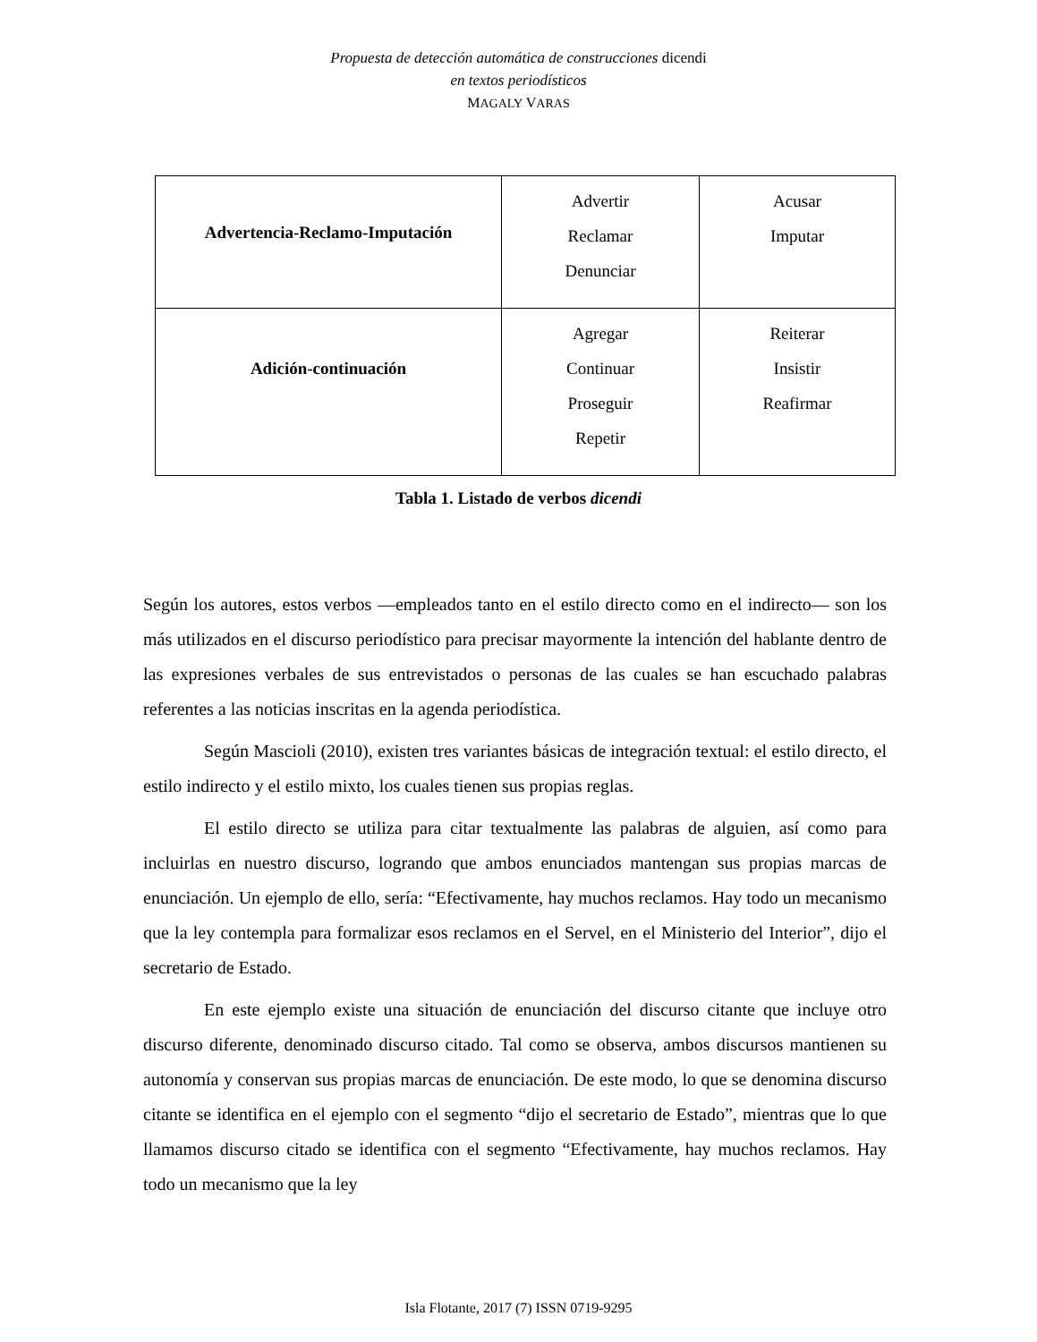Propuesta de detección automática de construcciones dicendi
en textos periodísticos
MAGALY VARAS
| Advertencia-Reclamo-Imputación | Advertir Reclamar Denunciar | Acusar Imputar |
| Adición-continuación | Agregar Continuar Proseguir Repetir | Reiterar Insistir Reafirmar |
Tabla 1. Listado de verbos dicendi
Según los autores, estos verbos —empleados tanto en el estilo directo como en el indirecto— son los más utilizados en el discurso periodístico para precisar mayormente la intención del hablante dentro de las expresiones verbales de sus entrevistados o personas de las cuales se han escuchado palabras referentes a las noticias inscritas en la agenda periodística.
Según Mascioli (2010), existen tres variantes básicas de integración textual: el estilo directo, el estilo indirecto y el estilo mixto, los cuales tienen sus propias reglas.
El estilo directo se utiliza para citar textualmente las palabras de alguien, así como para incluirlas en nuestro discurso, logrando que ambos enunciados mantengan sus propias marcas de enunciación. Un ejemplo de ello, sería: “Efectivamente, hay muchos reclamos. Hay todo un mecanismo que la ley contempla para formalizar esos reclamos en el Servel, en el Ministerio del Interior”, dijo el secretario de Estado.
En este ejemplo existe una situación de enunciación del discurso citante que incluye otro discurso diferente, denominado discurso citado. Tal como se observa, ambos discursos mantienen su autonomía y conservan sus propias marcas de enunciación. De este modo, lo que se denomina discurso citante se identifica en el ejemplo con el segmento “dijo el secretario de Estado”, mientras que lo que llamamos discurso citado se identifica con el segmento “Efectivamente, hay muchos reclamos. Hay todo un mecanismo que la ley
Isla Flotante, 2017 (7) ISSN 0719-9295